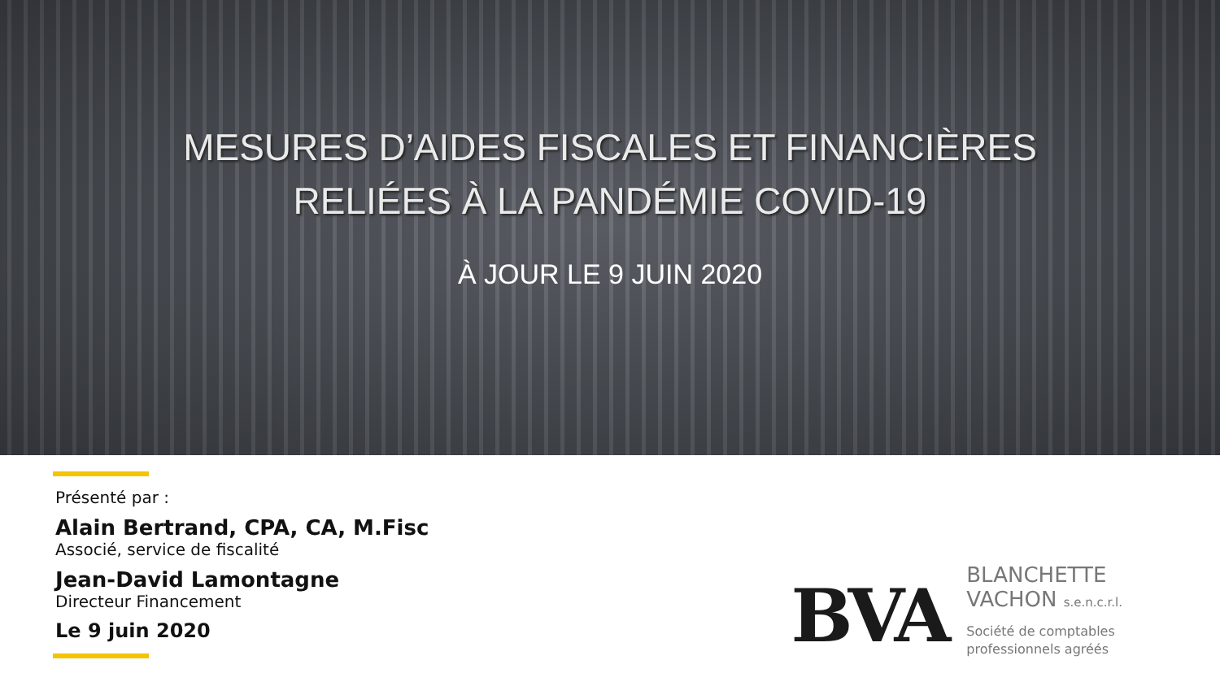MESURES D’AIDES FISCALES ET FINANCIÈRES
RELIÉES À LA PANDÉMIE COVID-19
À JOUR LE 9 JUIN 2020
Présenté par :
Alain Bertrand, CPA, CA, M.Fisc
Associé, service de fiscalité
Jean-David Lamontagne
Directeur Financement
Le 9 juin 2020
BVA
BLANCHETTE
VACHON s.e.n.c.r.l.
Société de comptables
professionnels agréés